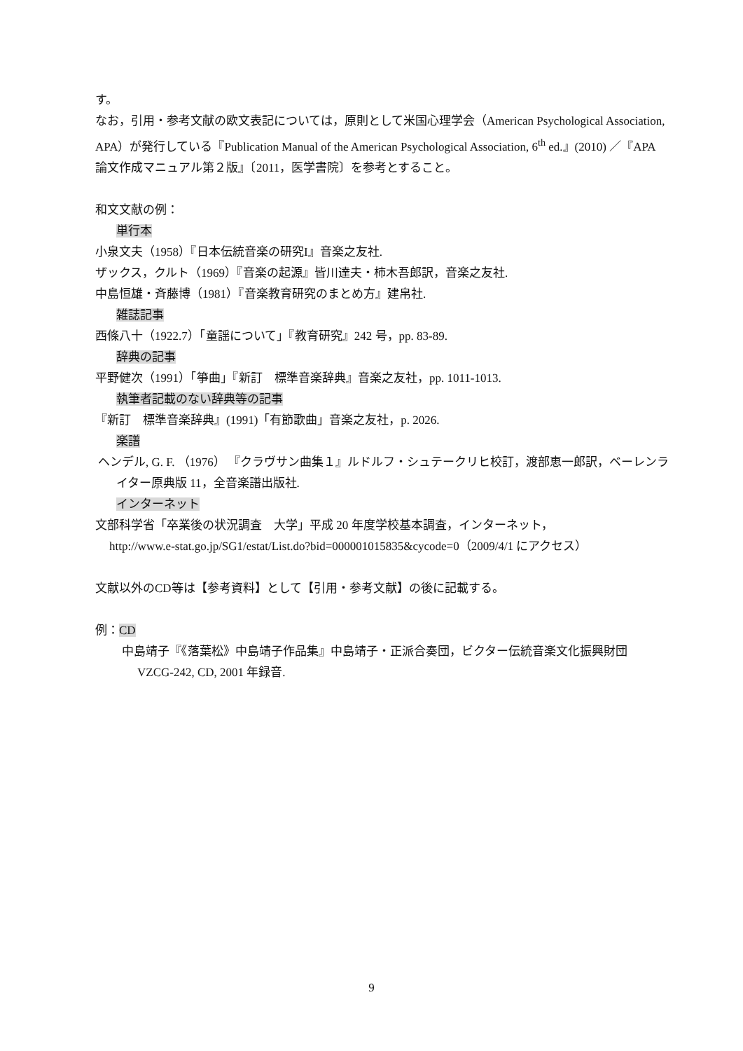す。
なお，引用・参考文献の欧文表記については，原則として米国心理学会（American Psychological Association, APA）が発行している『Publication Manual of the American Psychological Association, 6<sup>th</sup> ed.』(2010) ／『APA 論文作成マニュアル第２版』〔2011，医学書院〕を参考とすること。
和文文献の例：
単行本
小泉文夫（1958）『日本伝統音楽の研究I』音楽之友社.
ザックス，クルト（1969）『音楽の起源』皆川達夫・柿木吾郎訳，音楽之友社.
中島恒雄・斉藤博（1981）『音楽教育研究のまとめ方』建帛社.
雑誌記事
西條八十（1922.7）「童謡について」『教育研究』242 号，pp. 83-89.
辞典の記事
平野健次（1991）「箏曲」『新訂　標準音楽辞典』音楽之友社，pp. 1011-1013.
執筆者記載のない辞典等の記事
『新訂　標準音楽辞典』(1991)「有節歌曲」音楽之友社，p. 2026.
楽譜
ヘンデル, G. F. （1976） 『クラヴサン曲集１』ルドルフ・シュテークリヒ校訂，渡部恵一郎訳，ベーレンライター原典版 11，全音楽譜出版社.
インターネット
文部科学省「卒業後の状況調査　大学」平成 20 年度学校基本調査，インターネット，
http://www.e-stat.go.jp/SG1/estat/List.do?bid=000001015835&cycode=0（2009/4/1 にアクセス）
文献以外のCD等は【参考資料】として【引用・参考文献】の後に記載する。
例：CD
中島靖子『《落葉松》中島靖子作品集』中島靖子・正派合奏団，ビクター伝統音楽文化振興財団　VZCG-242, CD, 2001 年録音.
9